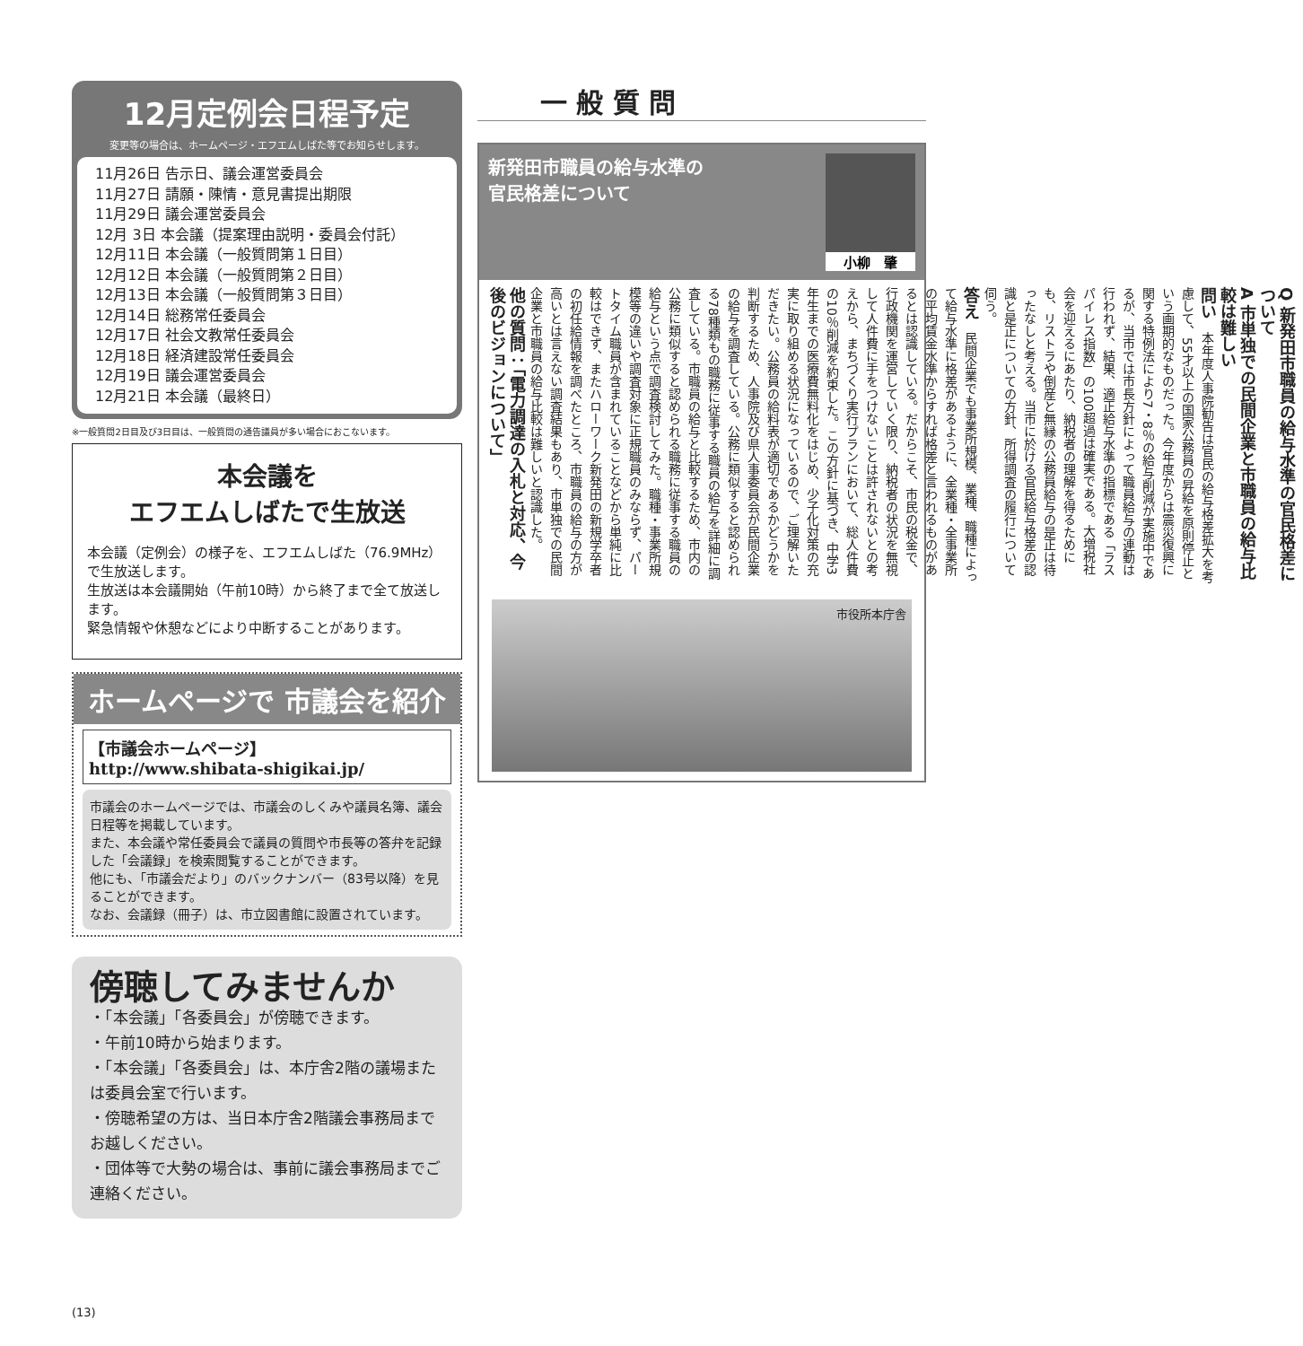12月定例会日程予定
変更等の場合は、ホームページ・エフエムしばた等でお知らせします。
11月26日 告示日、議会運営委員会
11月27日 請願・陳情・意見書提出期限
11月29日 議会運営委員会
12月 3日 本会議（提案理由説明・委員会付託）
12月11日 本会議（一般質問第１日目）
12月12日 本会議（一般質問第２日目）
12月13日 本会議（一般質問第３日目）
12月14日 総務常任委員会
12月17日 社会文教常任委員会
12月18日 経済建設常任委員会
12月19日 議会運営委員会
12月21日 本会議（最終日）
※一般質問2日目及び3日目は、一般質問の通告議員が多い場合におこないます。
本会議を
エフエムしばたで生放送
本会議（定例会）の様子を、エフエムしばた（76.9MHz）で生放送します。
生放送は本会議開始（午前10時）から終了まで全て放送します。
緊急情報や休憩などにより中断することがあります。
ホームページで 市議会を紹介
【市議会ホームページ】
http://www.shibata-shigikai.jp/
市議会のホームページでは、市議会のしくみや議員名簿、議会日程等を掲載しています。
また、本会議や常任委員会で議員の質問や市長等の答弁を記録した「会議録」を検索閲覧することができます。
他にも、「市議会だより」のバックナンバー（83号以降）を見ることができます。
なお、会議録（冊子）は、市立図書館に設置されています。
傍聴してみませんか
・「本会議」「各委員会」が傍聴できます。
・午前10時から始まります。
・「本会議」「各委員会」は、本庁舎2階の議場または委員会室で行います。
・傍聴希望の方は、当日本庁舎2階議会事務局までお越しください。
・団体等で大勢の場合は、事前に議会事務局までご連絡ください。
一 般 質 問
新発田市職員の給与水準の
官民格差について 小柳　肇
Q 新発田市職員の給与水準の官民格差について
A 市単独での民間企業と市職員の給与比較は難しい
問い　本年度人事院勧告は官民の給与格差拡大を考慮して、55才以上の国家公務員の昇給を原則停止という画期的なものだった。今年度からは震災復興に関する特例法により7・8％の給与削減が実施中であるが、当市では市長方針によって職員給与の連動は行われず、結果、適正給与水準の指標である「ラスパイレス指数」の100超過は確実である。大増税社会を迎えるにあたり、納税者の理解を得るためにも、リストラや倒産と無縁の公務員給与の是正は待ったなしと考える。当市に於ける官民給与格差の認識と是正についての方針、所得調査の履行について伺う。
答え　民間企業でも事業所規模、業種、職種によって給与水準に格差があるように、全業種・全事業所の平均賃金水準からすれば格差と言われるものがあるとは認識している。だからこそ、市民の税金で、行政機関を運営していく限り、納税者の状況を無視して人件費に手をつけないことは許されないとの考えから、まちづくり実行プランにおいて、総人件費の10％削減を約束した。この方針に基づき、中学3年生までの医療費無料化をはじめ、少子化対策の充実に取り組める状況になっているので、ご理解いただきたい。公務員の給料表が適切であるかどうかを判断するため、人事院及び県人事委員会が民間企業の給与を調査している。公務に類似すると認められる78種類もの職務に従事する職員の給与を詳細に調査している。市職員の給与と比較するため、市内の公務に類似すると認められる職務に従事する職員の給与という点で調査検討してみた。職種・事業所規模等の違いや調査対象に正規職員のみならず、パートタイム職員が含まれていることなどから単純に比較はできず、またハローワーク新発田の新規学卒者の初任給情報を調べたところ、市職員の給与の方が高いとは言えない調査結果もあり、市単独での民間企業と市職員の給与比較は難しいと認識した。
他の質問：「電力調達の入札と対応、今後のビジョンについて」
市役所本庁舎
(13)